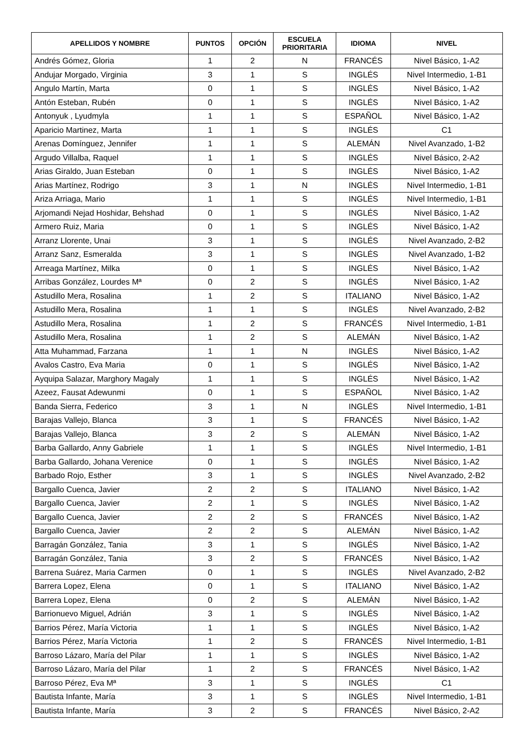| APELLIDOS Y NOMBRE | PUNTOS | OPCIÓN | ESCUELA PRIORITARIA | IDIOMA | NIVEL |
| --- | --- | --- | --- | --- | --- |
| Andrés Gómez, Gloria | 1 | 2 | N | FRANCÉS | Nivel Básico, 1-A2 |
| Andujar Morgado, Virginia | 3 | 1 | S | INGLÉS | Nivel Intermedio, 1-B1 |
| Angulo Martín, Marta | 0 | 1 | S | INGLÉS | Nivel Básico, 1-A2 |
| Antón Esteban, Rubén | 0 | 1 | S | INGLÉS | Nivel Básico, 1-A2 |
| Antonyuk , Lyudmyla | 1 | 1 | S | ESPAÑOL | Nivel Básico, 1-A2 |
| Aparicio Martinez, Marta | 1 | 1 | S | INGLÉS | C1 |
| Arenas Domínguez, Jennifer | 1 | 1 | S | ALEMÁN | Nivel Avanzado, 1-B2 |
| Argudo Villalba, Raquel | 1 | 1 | S | INGLÉS | Nivel Básico, 2-A2 |
| Arias Giraldo, Juan Esteban | 0 | 1 | S | INGLÉS | Nivel Básico, 1-A2 |
| Arias Martínez, Rodrigo | 3 | 1 | N | INGLÉS | Nivel Intermedio, 1-B1 |
| Ariza Arriaga, Mario | 1 | 1 | S | INGLÉS | Nivel Intermedio, 1-B1 |
| Arjomandi Nejad Hoshidar, Behshad | 0 | 1 | S | INGLÉS | Nivel Básico, 1-A2 |
| Armero Ruiz, Maria | 0 | 1 | S | INGLÉS | Nivel Básico, 1-A2 |
| Arranz Llorente, Unai | 3 | 1 | S | INGLÉS | Nivel Avanzado, 2-B2 |
| Arranz Sanz, Esmeralda | 3 | 1 | S | INGLÉS | Nivel Avanzado, 1-B2 |
| Arreaga Martínez, Milka | 0 | 1 | S | INGLÉS | Nivel Básico, 1-A2 |
| Arribas González, Lourdes Mª | 0 | 2 | S | INGLÉS | Nivel Básico, 1-A2 |
| Astudillo Mera, Rosalina | 1 | 2 | S | ITALIANO | Nivel Básico, 1-A2 |
| Astudillo Mera, Rosalina | 1 | 1 | S | INGLÉS | Nivel Avanzado, 2-B2 |
| Astudillo Mera, Rosalina | 1 | 2 | S | FRANCÉS | Nivel Intermedio, 1-B1 |
| Astudillo Mera, Rosalina | 1 | 2 | S | ALEMÁN | Nivel Básico, 1-A2 |
| Atta Muhammad, Farzana | 1 | 1 | N | INGLÉS | Nivel Básico, 1-A2 |
| Avalos Castro, Eva Maria | 0 | 1 | S | INGLÉS | Nivel Básico, 1-A2 |
| Ayquipa Salazar, Marghory Magaly | 1 | 1 | S | INGLÉS | Nivel Básico, 1-A2 |
| Azeez, Fausat Adewunmi | 0 | 1 | S | ESPAÑOL | Nivel Básico, 1-A2 |
| Banda Sierra, Federico | 3 | 1 | N | INGLÉS | Nivel Intermedio, 1-B1 |
| Barajas Vallejo, Blanca | 3 | 1 | S | FRANCÉS | Nivel Básico, 1-A2 |
| Barajas Vallejo, Blanca | 3 | 2 | S | ALEMÁN | Nivel Básico, 1-A2 |
| Barba Gallardo, Anny Gabriele | 1 | 1 | S | INGLÉS | Nivel Intermedio, 1-B1 |
| Barba Gallardo, Johana Verenice | 0 | 1 | S | INGLÉS | Nivel Básico, 1-A2 |
| Barbado Rojo, Esther | 3 | 1 | S | INGLÉS | Nivel Avanzado, 2-B2 |
| Bargallo Cuenca, Javier | 2 | 2 | S | ITALIANO | Nivel Básico, 1-A2 |
| Bargallo Cuenca, Javier | 2 | 1 | S | INGLÉS | Nivel Básico, 1-A2 |
| Bargallo Cuenca, Javier | 2 | 2 | S | FRANCÉS | Nivel Básico, 1-A2 |
| Bargallo Cuenca, Javier | 2 | 2 | S | ALEMÁN | Nivel Básico, 1-A2 |
| Barragán González, Tania | 3 | 1 | S | INGLÉS | Nivel Básico, 1-A2 |
| Barragán González, Tania | 3 | 2 | S | FRANCÉS | Nivel Básico, 1-A2 |
| Barrena Suárez, Maria Carmen | 0 | 1 | S | INGLÉS | Nivel Avanzado, 2-B2 |
| Barrera Lopez, Elena | 0 | 1 | S | ITALIANO | Nivel Básico, 1-A2 |
| Barrera Lopez, Elena | 0 | 2 | S | ALEMÁN | Nivel Básico, 1-A2 |
| Barrionuevo Miguel, Adrián | 3 | 1 | S | INGLÉS | Nivel Básico, 1-A2 |
| Barrios Pérez, María Victoria | 1 | 1 | S | INGLÉS | Nivel Básico, 1-A2 |
| Barrios Pérez, María Victoria | 1 | 2 | S | FRANCÉS | Nivel Intermedio, 1-B1 |
| Barroso Lázaro, María del Pilar | 1 | 1 | S | INGLÉS | Nivel Básico, 1-A2 |
| Barroso Lázaro, María del Pilar | 1 | 2 | S | FRANCÉS | Nivel Básico, 1-A2 |
| Barroso Pérez, Eva Mª | 3 | 1 | S | INGLÉS | C1 |
| Bautista Infante, María | 3 | 1 | S | INGLÉS | Nivel Intermedio, 1-B1 |
| Bautista Infante, María | 3 | 2 | S | FRANCÉS | Nivel Básico, 2-A2 |